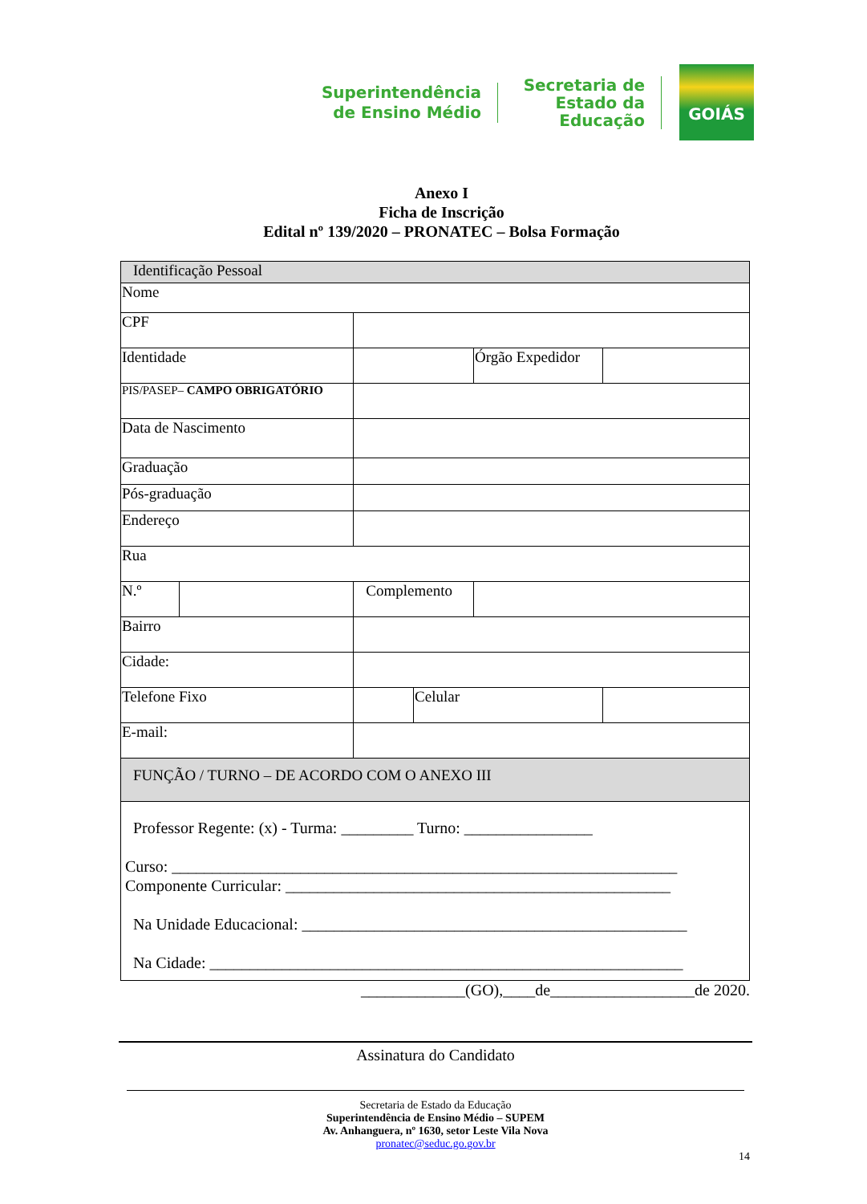Superintendência de Ensino Médio
Secretaria de Estado da Educação
GOIÁS
Anexo I
Ficha de Inscrição
Edital nº 139/2020 – PRONATEC – Bolsa Formação
| Identificação Pessoal | | | | | | | |
| Nome | | | | | | | |
| CPF | | | | | | | |
| Identidade | | | | | | Órgão Expedidor | |
| PIS/PASEP– CAMPO OBRIGATÓRIO | | | | | | | |
| Data de Nascimento | | | | | | | |
| Graduação | | | | | | | |
| Pós-graduação | | | | | | | |
| Endereço | | | | | | | |
| Rua | | | | | | | |
| N.º | | | | Complemento | | | |
| Bairro | | | | | | | |
| Cidade: | | | | | | | |
| Telefone Fixo | | | | | Celular | | |
| E-mail: | | | | | | | |
| FUNÇÃO / TURNO – DE ACORDO COM O ANEXO III | | | | | | | |
| Professor Regente: (x) - Turma: _________ Turno: ________________ Curso: _______________________________________________________________ Componente Curricular: ________________________________________________ Na Unidade Educacional: ________________________________________________ Na Cidade: ___________________________________________________________ | | | | | | | |
_____________(GO),____de__________________de 2020.
Assinatura do Candidato
Secretaria de Estado da Educação
Superintendência de Ensino Médio – SUPEM
Av. Anhanguera, nº 1630, setor Leste Vila Nova
pronatec@seduc.go.gov.br
14